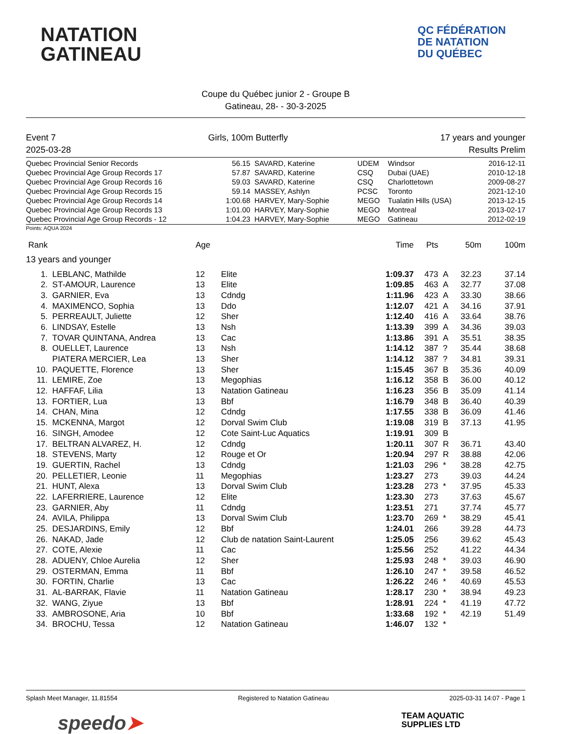NATATION
GATINEAU
QC FÉDÉRATION
DE NATATION
DU QUÉBEC
Coupe du Québec junior 2 - Groupe B
Gatineau, 28- - 30-3-2025
Event 7 Girls, 100m Butterfly 17 years and younger
2025-03-28 Results Prelim
| Quebec Provincial Senior Records | 56.15 | SAVARD, Katerine | UDEM | Windsor | 2016-12-11 |
| Quebec Provincial Age Group Records 17 | 57.87 | SAVARD, Katerine | CSQ | Dubai (UAE) | 2010-12-18 |
| Quebec Provincial Age Group Records 16 | 59.03 | SAVARD, Katerine | CSQ | Charlottetown | 2009-08-27 |
| Quebec Provincial Age Group Records 15 | 59.14 | MASSEY, Ashlyn | PCSC | Toronto | 2021-12-10 |
| Quebec Provincial Age Group Records 14 | 1:00.68 | HARVEY, Mary-Sophie | MEGO | Tualatin Hills (USA) | 2013-12-15 |
| Quebec Provincial Age Group Records 13 | 1:01.00 | HARVEY, Mary-Sophie | MEGO | Montreal | 2013-02-17 |
| Quebec Provincial Age Group Records - 12 | 1:04.23 | HARVEY, Mary-Sophie | MEGO | Gatineau | 2012-02-19 |
Points: AQUA 2024
| Rank | | Age | | Time | Pts | | 50m | 100m |
| --- | --- | --- | --- | --- | --- | --- | --- | --- |
| 13 years and younger | | | | | | | | |
| 1. | LEBLANC, Mathilde | 12 | Elite | 1:09.37 | 473 | A | 32.23 | 37.14 |
| 2. | ST-AMOUR, Laurence | 13 | Elite | 1:09.85 | 463 | A | 32.77 | 37.08 |
| 3. | GARNIER, Eva | 13 | Cdndg | 1:11.96 | 423 | A | 33.30 | 38.66 |
| 4. | MAXIMENCO, Sophia | 13 | Ddo | 1:12.07 | 421 | A | 34.16 | 37.91 |
| 5. | PERREAULT, Juliette | 12 | Sher | 1:12.40 | 416 | A | 33.64 | 38.76 |
| 6. | LINDSAY, Estelle | 13 | Nsh | 1:13.39 | 399 | A | 34.36 | 39.03 |
| 7. | TOVAR QUINTANA, Andrea | 13 | Cac | 1:13.86 | 391 | A | 35.51 | 38.35 |
| 8. | OUELLET, Laurence | 13 | Nsh | 1:14.12 | 387 | ? | 35.44 | 38.68 |
| | PIATERA MERCIER, Lea | 13 | Sher | 1:14.12 | 387 | ? | 34.81 | 39.31 |
| 10. | PAQUETTE, Florence | 13 | Sher | 1:15.45 | 367 | B | 35.36 | 40.09 |
| 11. | LEMIRE, Zoe | 13 | Megophias | 1:16.12 | 358 | B | 36.00 | 40.12 |
| 12. | HAFFAF, Lilia | 13 | Natation Gatineau | 1:16.23 | 356 | B | 35.09 | 41.14 |
| 13. | FORTIER, Lua | 13 | Bbf | 1:16.79 | 348 | B | 36.40 | 40.39 |
| 14. | CHAN, Mina | 12 | Cdndg | 1:17.55 | 338 | B | 36.09 | 41.46 |
| 15. | MCKENNA, Margot | 12 | Dorval Swim Club | 1:19.08 | 319 | B | 37.13 | 41.95 |
| 16. | SINGH, Amodee | 12 | Cote Saint-Luc Aquatics | 1:19.91 | 309 | B | | |
| 17. | BELTRAN ALVAREZ, H. | 12 | Cdndg | 1:20.11 | 307 | R | 36.71 | 43.40 |
| 18. | STEVENS, Marty | 12 | Rouge et Or | 1:20.94 | 297 | R | 38.88 | 42.06 |
| 19. | GUERTIN, Rachel | 13 | Cdndg | 1:21.03 | 296 | * | 38.28 | 42.75 |
| 20. | PELLETIER, Leonie | 11 | Megophias | 1:23.27 | 273 | | 39.03 | 44.24 |
| 21. | HUNT, Alexa | 13 | Dorval Swim Club | 1:23.28 | 273 | * | 37.95 | 45.33 |
| 22. | LAFERRIERE, Laurence | 12 | Elite | 1:23.30 | 273 | | 37.63 | 45.67 |
| 23. | GARNIER, Aby | 11 | Cdndg | 1:23.51 | 271 | | 37.74 | 45.77 |
| 24. | AVILA, Philippa | 13 | Dorval Swim Club | 1:23.70 | 269 | * | 38.29 | 45.41 |
| 25. | DESJARDINS, Emily | 12 | Bbf | 1:24.01 | 266 | | 39.28 | 44.73 |
| 26. | NAKAD, Jade | 12 | Club de natation Saint-Laurent | 1:25.05 | 256 | | 39.62 | 45.43 |
| 27. | COTE, Alexie | 11 | Cac | 1:25.56 | 252 | | 41.22 | 44.34 |
| 28. | ADUENY, Chloe Aurelia | 12 | Sher | 1:25.93 | 248 | * | 39.03 | 46.90 |
| 29. | OSTERMAN, Emma | 11 | Bbf | 1:26.10 | 247 | * | 39.58 | 46.52 |
| 30. | FORTIN, Charlie | 13 | Cac | 1:26.22 | 246 | * | 40.69 | 45.53 |
| 31. | AL-BARRAK, Flavie | 11 | Natation Gatineau | 1:28.17 | 230 | * | 38.94 | 49.23 |
| 32. | WANG, Ziyue | 13 | Bbf | 1:28.91 | 224 | * | 41.19 | 47.72 |
| 33. | AMBROSONE, Aria | 10 | Bbf | 1:33.68 | 192 | * | 42.19 | 51.49 |
| 34. | BROCHU, Tessa | 12 | Natation Gatineau | 1:46.07 | 132 | * | | |
Splash Meet Manager, 11.81554 Registered to Natation Gatineau 2025-03-31 14:07 - Page 1
speedo➤ TEAM AQUATIC
SUPPLIES LTD